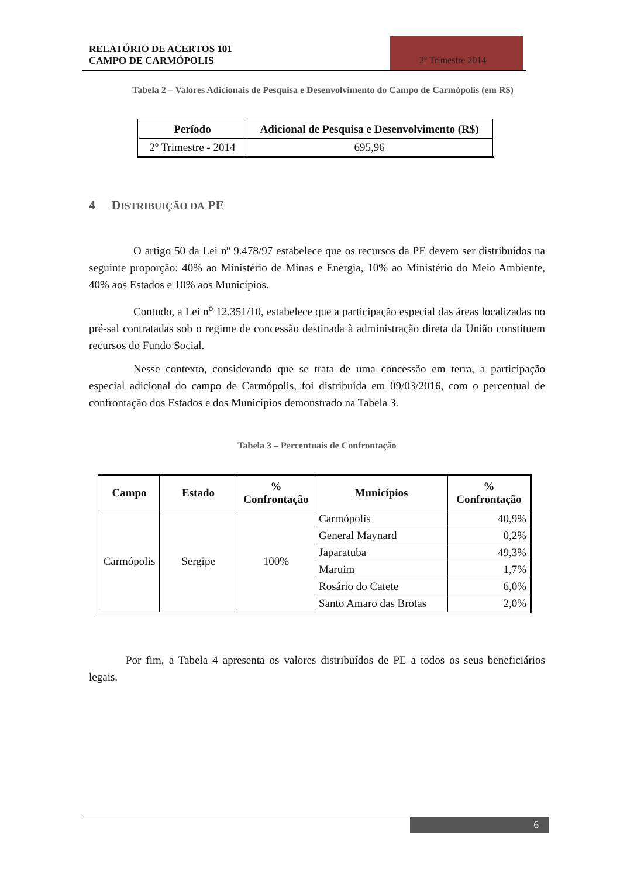RELATÓRIO DE ACERTOS 101
CAMPO DE CARMÓPOLIS
2º Trimestre 2014
Tabela 2 – Valores Adicionais de Pesquisa e Desenvolvimento do Campo de Carmópolis (em R$)
| Período | Adicional de Pesquisa e Desenvolvimento (R$) |
| --- | --- |
| 2º Trimestre - 2014 | 695,96 |
4 DISTRIBUIÇÃO DA PE
O artigo 50 da Lei nº 9.478/97 estabelece que os recursos da PE devem ser distribuídos na seguinte proporção: 40% ao Ministério de Minas e Energia, 10% ao Ministério do Meio Ambiente, 40% aos Estados e 10% aos Municípios.
Contudo, a Lei n<sup>o</sup> 12.351/10, estabelece que a participação especial das áreas localizadas no pré-sal contratadas sob o regime de concessão destinada à administração direta da União constituem recursos do Fundo Social.
Nesse contexto, considerando que se trata de uma concessão em terra, a participação especial adicional do campo de Carmópolis, foi distribuída em 09/03/2016, com o percentual de confrontação dos Estados e dos Municípios demonstrado na Tabela 3.
Tabela 3 – Percentuais de Confrontação
| Campo | Estado | % Confrontação | Municípios | % Confrontação |
| --- | --- | --- | --- | --- |
| Carmópolis | Sergipe | 100% | Carmópolis | 40,9% |
| | | | General Maynard | 0,2% |
| | | | Japaratuba | 49,3% |
| | | | Maruim | 1,7% |
| | | | Rosário do Catete | 6,0% |
| | | | Santo Amaro das Brotas | 2,0% |
Por fim, a Tabela 4 apresenta os valores distribuídos de PE a todos os seus beneficiários legais.
6